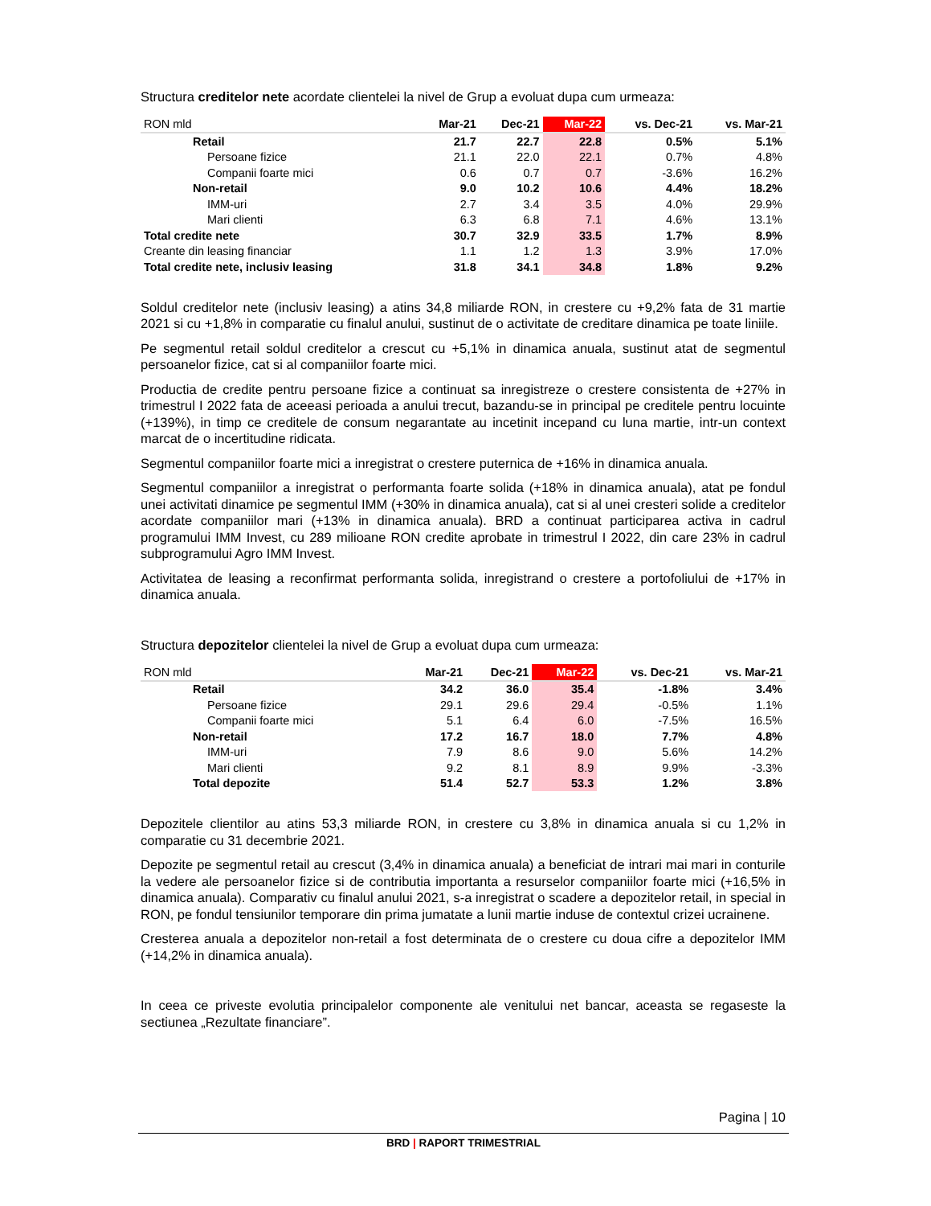Structura creditelor nete acordate clientelei la nivel de Grup a evoluat dupa cum urmeaza:
| RON mld | Mar-21 | Dec-21 | Mar-22 | vs. Dec-21 | vs. Mar-21 |
| --- | --- | --- | --- | --- | --- |
| Retail | 21.7 | 22.7 | 22.8 | 0.5% | 5.1% |
| Persoane fizice | 21.1 | 22.0 | 22.1 | 0.7% | 4.8% |
| Companii foarte mici | 0.6 | 0.7 | 0.7 | -3.6% | 16.2% |
| Non-retail | 9.0 | 10.2 | 10.6 | 4.4% | 18.2% |
| IMM-uri | 2.7 | 3.4 | 3.5 | 4.0% | 29.9% |
| Mari clienti | 6.3 | 6.8 | 7.1 | 4.6% | 13.1% |
| Total credite nete | 30.7 | 32.9 | 33.5 | 1.7% | 8.9% |
| Creante din leasing financiar | 1.1 | 1.2 | 1.3 | 3.9% | 17.0% |
| Total credite nete, inclusiv leasing | 31.8 | 34.1 | 34.8 | 1.8% | 9.2% |
Soldul creditelor nete (inclusiv leasing) a atins 34,8 miliarde RON, in crestere cu +9,2% fata de 31 martie 2021 si cu +1,8% in comparatie cu finalul anului, sustinut de o activitate de creditare dinamica pe toate liniile.
Pe segmentul retail soldul creditelor a crescut cu +5,1% in dinamica anuala, sustinut atat de segmentul persoanelor fizice, cat si al companiilor foarte mici.
Productia de credite pentru persoane fizice a continuat sa inregistreze o crestere consistenta de +27% in trimestrul I 2022 fata de aceeasi perioada a anului trecut, bazandu-se in principal pe creditele pentru locuinte (+139%), in timp ce creditele de consum negarantate au incetinit incepand cu luna martie, intr-un context marcat de o incertitudine ridicata.
Segmentul companiilor foarte mici a inregistrat o crestere puternica de +16% in dinamica anuala.
Segmentul companiilor a inregistrat o performanta foarte solida (+18% in dinamica anuala), atat pe fondul unei activitati dinamice pe segmentul IMM (+30% in dinamica anuala), cat si al unei cresteri solide a creditelor acordate companiilor mari (+13% in dinamica anuala). BRD a continuat participarea activa in cadrul programului IMM Invest, cu 289 milioane RON credite aprobate in trimestrul I 2022, din care 23% in cadrul subprogramului Agro IMM Invest.
Activitatea de leasing a reconfirmat performanta solida, inregistrand o crestere a portofoliului de +17% in dinamica anuala.
Structura depozitelor clientelei la nivel de Grup a evoluat dupa cum urmeaza:
| RON mld | Mar-21 | Dec-21 | Mar-22 | vs. Dec-21 | vs. Mar-21 |
| --- | --- | --- | --- | --- | --- |
| Retail | 34.2 | 36.0 | 35.4 | -1.8% | 3.4% |
| Persoane fizice | 29.1 | 29.6 | 29.4 | -0.5% | 1.1% |
| Companii foarte mici | 5.1 | 6.4 | 6.0 | -7.5% | 16.5% |
| Non-retail | 17.2 | 16.7 | 18.0 | 7.7% | 4.8% |
| IMM-uri | 7.9 | 8.6 | 9.0 | 5.6% | 14.2% |
| Mari clienti | 9.2 | 8.1 | 8.9 | 9.9% | -3.3% |
| Total depozite | 51.4 | 52.7 | 53.3 | 1.2% | 3.8% |
Depozitele clientilor au atins 53,3 miliarde RON, in crestere cu 3,8% in dinamica anuala si cu 1,2% in comparatie cu 31 decembrie 2021.
Depozite pe segmentul retail au crescut (3,4% in dinamica anuala) a beneficiat de intrari mai mari in conturile la vedere ale persoanelor fizice si de contributia importanta a resurselor companiilor foarte mici (+16,5% in dinamica anuala). Comparativ cu finalul anului 2021, s-a inregistrat o scadere a depozitelor retail, in special in RON, pe fondul tensiunilor temporare din prima jumatate a lunii martie induse de contextul crizei ucrainene.
Cresterea anuala a depozitelor non-retail a fost determinata de o crestere cu doua cifre a depozitelor IMM (+14,2% in dinamica anuala).
In ceea ce priveste evolutia principalelor componente ale venitului net bancar, aceasta se regaseste la sectiunea „Rezultate financiare”.
Pagina | 10
BRD | RAPORT TRIMESTRIAL